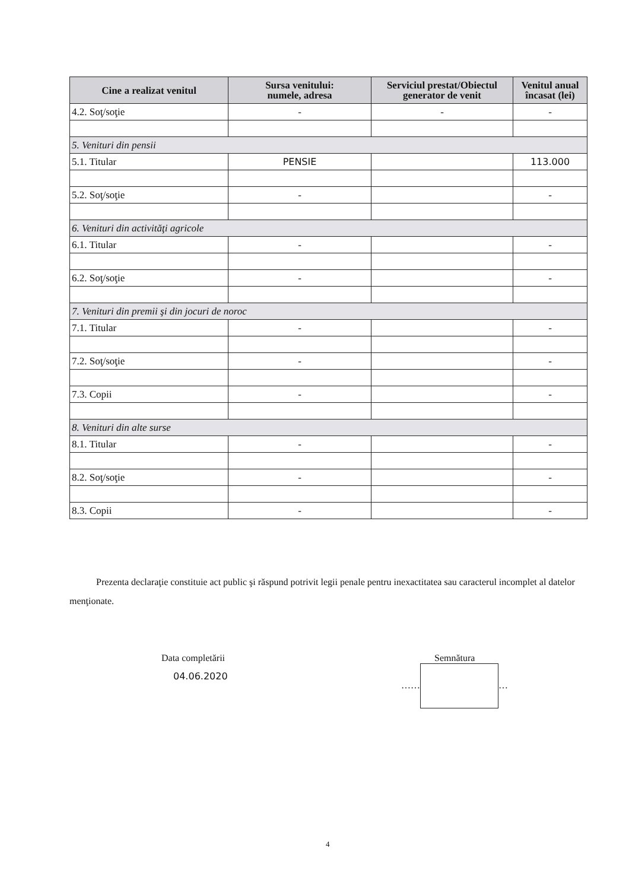| Cine a realizat venitul | Sursa venitului: numele, adresa | Serviciul prestat/Obiectul generator de venit | Venitul anual încasat (lei) |
| --- | --- | --- | --- |
| 4.2. Soţ/soţie | - | - | - |
| 5. Venituri din pensii | | | |
| 5.1. Titular | PENSIE | | 113.000 |
| 5.2. Soţ/soţie | - | | - |
| 6. Venituri din activităţi agricole | | | |
| 6.1. Titular | - | | - |
| 6.2. Soţ/soţie | - | | - |
| 7. Venituri din premii şi din jocuri de noroc | | | |
| 7.1. Titular | - | | - |
| 7.2. Soţ/soţie | - | | - |
| 7.3. Copii | - | | - |
| 8. Venituri din alte surse | | | |
| 8.1. Titular | - | | - |
| 8.2. Soţ/soţie | - | | - |
| 8.3. Copii | - | | - |
Prezenta declaraţie constituie act public şi răspund potrivit legii penale pentru inexactitatea sau caracterul incomplet al datelor menţionate.
Data completării
04.06.2020
Semnătura
…… …
4